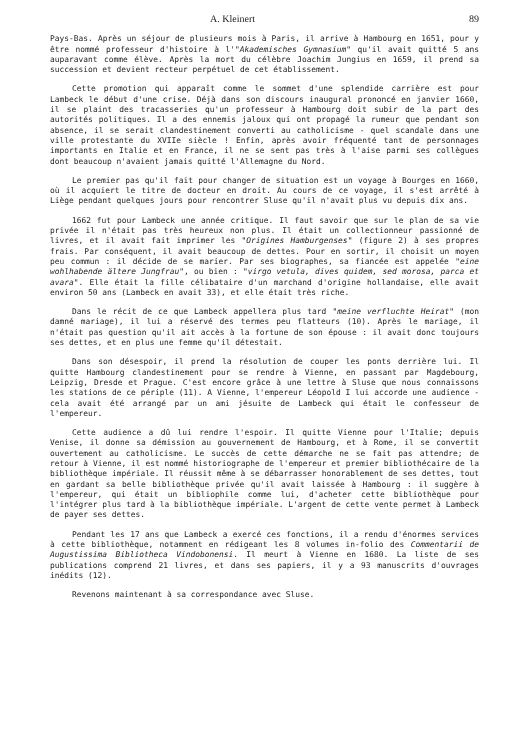A. Kleinert 89
Pays-Bas. Après un séjour de plusieurs mois à Paris, il arrive à Hambourg en 1651, pour y être nommé professeur d'histoire à l'"Akademisches Gymnasium" qu'il avait quitté 5 ans auparavant comme élève. Après la mort du célèbre Joachim Jungius en 1659, il prend sa succession et devient recteur perpétuel de cet établissement.
Cette promotion qui apparaît comme le sommet d'une splendide carrière est pour Lambeck le début d'une crise. Déjà dans son discours inaugural prononcé en janvier 1660, il se plaint des tracasseries qu'un professeur à Hambourg doit subir de la part des autorités politiques. Il a des ennemis jaloux qui ont propagé la rumeur que pendant son absence, il se serait clandestinement converti au catholicisme - quel scandale dans une ville protestante du XVIIe siècle ! Enfin, après avoir fréquenté tant de personnages importants en Italie et en France, il ne se sent pas très à l'aise parmi ses collègues dont beaucoup n'avaient jamais quitté l'Allemagne du Nord.
Le premier pas qu'il fait pour changer de situation est un voyage à Bourges en 1660, où il acquiert le titre de docteur en droit. Au cours de ce voyage, il s'est arrêté à Liège pendant quelques jours pour rencontrer Sluse qu'il n'avait plus vu depuis dix ans.
1662 fut pour Lambeck une année critique. Il faut savoir que sur le plan de sa vie privée il n'était pas très heureux non plus. Il était un collectionneur passionné de livres, et il avait fait imprimer les "Origines Hamburgenses" (figure 2) à ses propres frais. Par conséquent, il avait beaucoup de dettes. Pour en sortir, il choisit un moyen peu commun : il décide de se marier. Par ses biographes, sa fiancée est appelée "eine wohlhabende ältere Jungfrau", ou bien : "virgo vetula, dives quidem, sed morosa, parca et avara". Elle était la fille célibataire d'un marchand d'origine hollandaise, elle avait environ 50 ans (Lambeck en avait 33), et elle était très riche.
Dans le récit de ce que Lambeck appellera plus tard "meine verfluchte Heirat" (mon damné mariage), il lui a réservé des termes peu flatteurs (10). Après le mariage, il n'était pas question qu'il ait accès à la fortune de son épouse : il avait donc toujours ses dettes, et en plus une femme qu'il détestait.
Dans son désespoir, il prend la résolution de couper les ponts derrière lui. Il quitte Hambourg clandestinement pour se rendre à Vienne, en passant par Magdebourg, Leipzig, Dresde et Prague. C'est encore grâce à une lettre à Sluse que nous connaissons les stations de ce périple (11). A Vienne, l'empereur Léopold I lui accorde une audience - cela avait été arrangé par un ami jésuite de Lambeck qui était le confesseur de l'empereur.
Cette audience a dû lui rendre l'espoir. Il quitte Vienne pour l'Italie; depuis Venise, il donne sa démission au gouvernement de Hambourg, et à Rome, il se convertit ouvertement au catholicisme. Le succès de cette démarche ne se fait pas attendre; de retour à Vienne, il est nommé historiographe de l'empereur et premier bibliothécaire de la bibliothèque impériale. Il réussit même à se débarrasser honorablement de ses dettes, tout en gardant sa belle bibliothèque privée qu'il avait laissée à Hambourg : il suggère à l'empereur, qui était un bibliophile comme lui, d'acheter cette bibliothèque pour l'intégrer plus tard à la bibliothèque impériale. L'argent de cette vente permet à Lambeck de payer ses dettes.
Pendant les 17 ans que Lambeck a exercé ces fonctions, il a rendu d'énormes services à cette bibliothèque, notamment en rédigeant les 8 volumes in-folio des Commentarii de Augustissima Bibliotheca Vindobonensi. Il meurt à Vienne en 1680. La liste de ses publications comprend 21 livres, et dans ses papiers, il y a 93 manuscrits d'ouvrages inédits (12).
Revenons maintenant à sa correspondance avec Sluse.